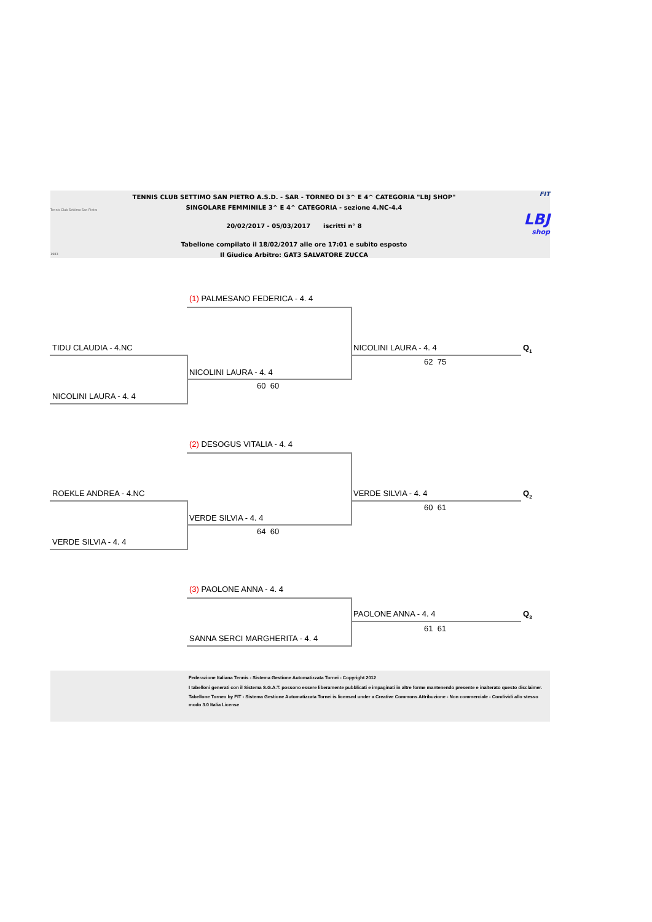Tennis Club Settimo San Pietro
1983
TENNIS CLUB SETTIMO SAN PIETRO A.S.D. - SAR - TORNEO DI 3^ E 4^ CATEGORIA "LBJ SHOP"
SINGOLARE FEMMINILE 3^ E 4^ CATEGORIA - sezione 4.NC-4.4
20/02/2017 - 05/03/2017 iscritti n° 8
Tabellone compilato il 18/02/2017 alle ore 17:01 e subito esposto
Il Giudice Arbitro: GAT3 SALVATORE ZUCCA
FIT
LBJ
shop
(1) PALMESANO FEDERICA - 4. 4
TIDU CLAUDIA - 4.NC NICOLINI LAURA - 4. 4 Q<sub>1</sub>
62 75
NICOLINI LAURA - 4. 4
60 60
NICOLINI LAURA - 4. 4
(2) DESOGUS VITALIA - 4. 4
ROEKLE ANDREA - 4.NC VERDE SILVIA - 4. 4 Q<sub>2</sub>
60 61
VERDE SILVIA - 4. 4
64 60
VERDE SILVIA - 4. 4
(3) PAOLONE ANNA - 4. 4
PAOLONE ANNA - 4. 4 Q<sub>3</sub>
61 61
SANNA SERCI MARGHERITA - 4. 4
Federazione Italiana Tennis - Sistema Gestione Automatizzata Tornei - Copyright 2012
I tabelloni generati con il Sistema S.G.A.T. possono essere liberamente pubblicati e impaginati in altre forme mantenendo presente e inalterato questo disclaimer.
Tabellone Torneo by FIT - Sistema Gestione Automatizzata Tornei is licensed under a Creative Commons Attribuzione - Non commerciale - Condividi allo stesso modo 3.0 Italia License